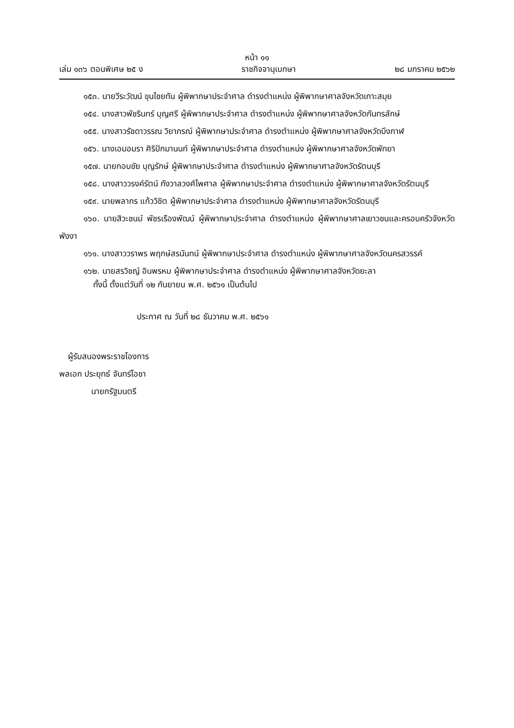หน้า ๑๑
เล่ม ๑๓๖ ตอนพิเศษ ๒๕ ง ราชกิจจานุเบกษา ๒๘ มกราคม ๒๕๖๒
๑๕๓. นายวีระวัฒน์ ขุนไชยทัน ผู้พิพากษาประจำศาล ดำรงตำแหน่ง ผู้พิพากษาศาลจังหวัดเกาะสมุย
๑๕๔. นางสาวพัชรินทร์ บุญศรี ผู้พิพากษาประจำศาล ดำรงตำแหน่ง ผู้พิพากษาศาลจังหวัดกันทรลักษ์
๑๕๕. นางสาวรัชดาวรรณ วิยาภรณ์ ผู้พิพากษาประจำศาล ดำรงตำแหน่ง ผู้พิพากษาศาลจังหวัดบึงกาฬ
๑๕๖. นางเอมอมรา ศิริปักมานนท์ ผู้พิพากษาประจำศาล ดำรงตำแหน่ง ผู้พิพากษาศาลจังหวัดพัทยา
๑๕๗. นายกอบชัย บุญรักษ์ ผู้พิพากษาประจำศาล ดำรงตำแหน่ง ผู้พิพากษาศาลจังหวัดรัตนบุรี
๑๕๘. นางสาววรงค์รัตน์ กังวาลวงศ์ไพศาล ผู้พิพากษาประจำศาล ดำรงตำแหน่ง ผู้พิพากษาศาลจังหวัดรัตนบุรี
๑๕๙. นายพลากร แก้ววิชิต ผู้พิพากษาประจำศาล ดำรงตำแหน่ง ผู้พิพากษาศาลจังหวัดรัตนบุรี
๑๖๐. นายสิวะชนม์ พัชรเรืองพัฒน์ ผู้พิพากษาประจำศาล ดำรงตำแหน่ง ผู้พิพากษาศาลเยาวชนและครอบครัวจังหวัดพังงา
๑๖๑. นางสาววราพร พฤกษ์สรนันทน์ ผู้พิพากษาประจำศาล ดำรงตำแหน่ง ผู้พิพากษาศาลจังหวัดนครสวรรค์
๑๖๒. นายสรวิชญ์ อินพรหม ผู้พิพากษาประจำศาล ดำรงตำแหน่ง ผู้พิพากษาศาลจังหวัดยะลา
ทั้งนี้ ตั้งแต่วันที่ ๑๒ กันยายน พ.ศ. ๒๕๖๑ เป็นต้นไป
ประกาศ ณ วันที่ ๒๘ ธันวาคม พ.ศ. ๒๕๖๑
ผู้รับสนองพระราชโองการ
พลเอก ประยุทธ์ จันทร์โอชา
นายกรัฐมนตรี